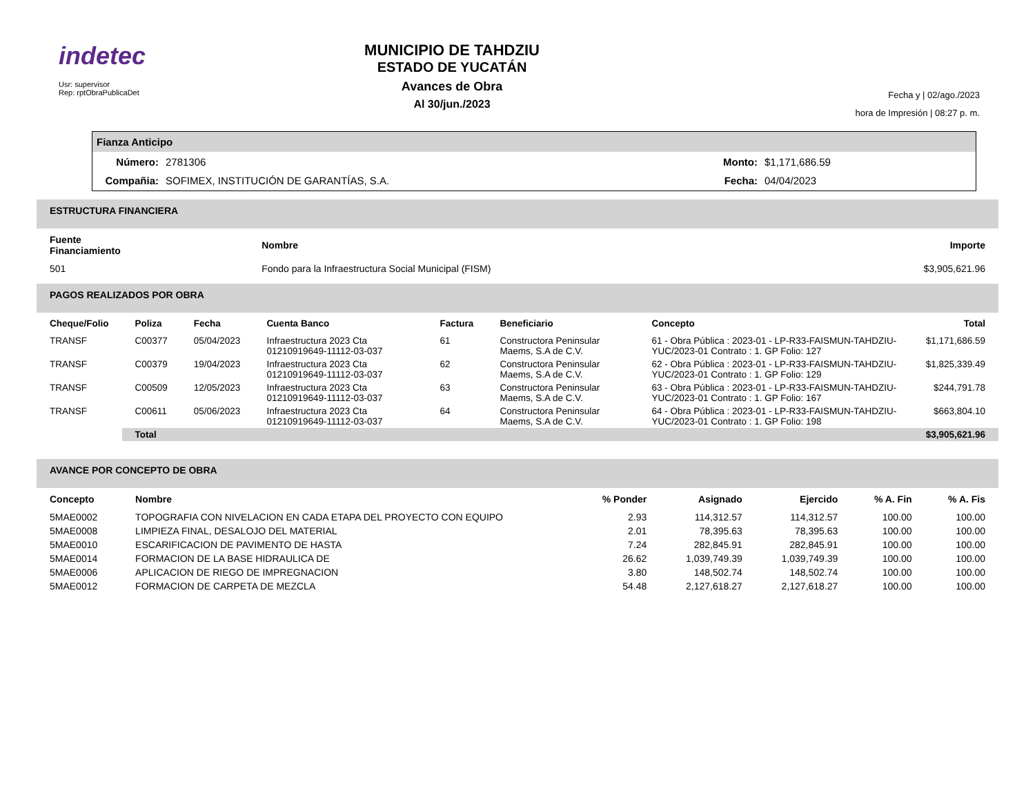indetec
Usr: supervisor
Rep: rptObraPublicaDet
MUNICIPIO DE TAHDZIU
ESTADO DE YUCATÁN
Avances de Obra
Al 30/jun./2023
Fecha y | 02/ago./2023
hora de Impresión | 08:27 p. m.
Fianza Anticipo
| Número: | 2781306 | Monto: | $1,171,686.59 |
| Compañia: | SOFIMEX, INSTITUCIÓN DE GARANTÍAS, S.A. | Fecha: | 04/04/2023 |
ESTRUCTURA FINANCIERA
| Fuente Financiamiento | Nombre | Importe |
| --- | --- | --- |
| 501 | Fondo para la Infraestructura Social Municipal (FISM) | $3,905,621.96 |
PAGOS REALIZADOS POR OBRA
| Cheque/Folio | Poliza | Fecha | Cuenta Banco | Factura | Beneficiario | Concepto | Total |
| --- | --- | --- | --- | --- | --- | --- | --- |
| TRANSF | C00377 | 05/04/2023 | Infraestructura 2023 Cta 01210919649-11112-03-037 | 61 | Constructora Peninsular Maems, S.A de C.V. | 61 - Obra Pública : 2023-01 - LP-R33-FAISMUN-TAHDZIU-YUC/2023-01 Contrato : 1. GP Folio: 127 | $1,171,686.59 |
| TRANSF | C00379 | 19/04/2023 | Infraestructura 2023 Cta 01210919649-11112-03-037 | 62 | Constructora Peninsular Maems, S.A de C.V. | 62 - Obra Pública : 2023-01 - LP-R33-FAISMUN-TAHDZIU-YUC/2023-01 Contrato : 1. GP Folio: 129 | $1,825,339.49 |
| TRANSF | C00509 | 12/05/2023 | Infraestructura 2023 Cta 01210919649-11112-03-037 | 63 | Constructora Peninsular Maems, S.A de C.V. | 63 - Obra Pública : 2023-01 - LP-R33-FAISMUN-TAHDZIU-YUC/2023-01 Contrato : 1. GP Folio: 167 | $244,791.78 |
| TRANSF | C00611 | 05/06/2023 | Infraestructura 2023 Cta 01210919649-11112-03-037 | 64 | Constructora Peninsular Maems, S.A de C.V. | 64 - Obra Pública : 2023-01 - LP-R33-FAISMUN-TAHDZIU-YUC/2023-01 Contrato : 1. GP Folio: 198 | $663,804.10 |
| | Total | | | | | | $3,905,621.96 |
AVANCE POR CONCEPTO DE OBRA
| Concepto | Nombre | % Ponder | Asignado | Ejercido | % A. Fin | % A. Fis |
| --- | --- | --- | --- | --- | --- | --- |
| 5MAE0002 | TOPOGRAFIA CON NIVELACION EN CADA ETAPA DEL PROYECTO CON EQUIPO | 2.93 | 114,312.57 | 114,312.57 | 100.00 | 100.00 |
| 5MAE0008 | LIMPIEZA FINAL, DESALOJO DEL MATERIAL | 2.01 | 78,395.63 | 78,395.63 | 100.00 | 100.00 |
| 5MAE0010 | ESCARIFICACION DE PAVIMENTO DE HASTA | 7.24 | 282,845.91 | 282,845.91 | 100.00 | 100.00 |
| 5MAE0014 | FORMACION DE LA BASE HIDRAULICA DE | 26.62 | 1,039,749.39 | 1,039,749.39 | 100.00 | 100.00 |
| 5MAE0006 | APLICACION DE RIEGO DE IMPREGNACION | 3.80 | 148,502.74 | 148,502.74 | 100.00 | 100.00 |
| 5MAE0012 | FORMACION DE CARPETA DE MEZCLA | 54.48 | 2,127,618.27 | 2,127,618.27 | 100.00 | 100.00 |